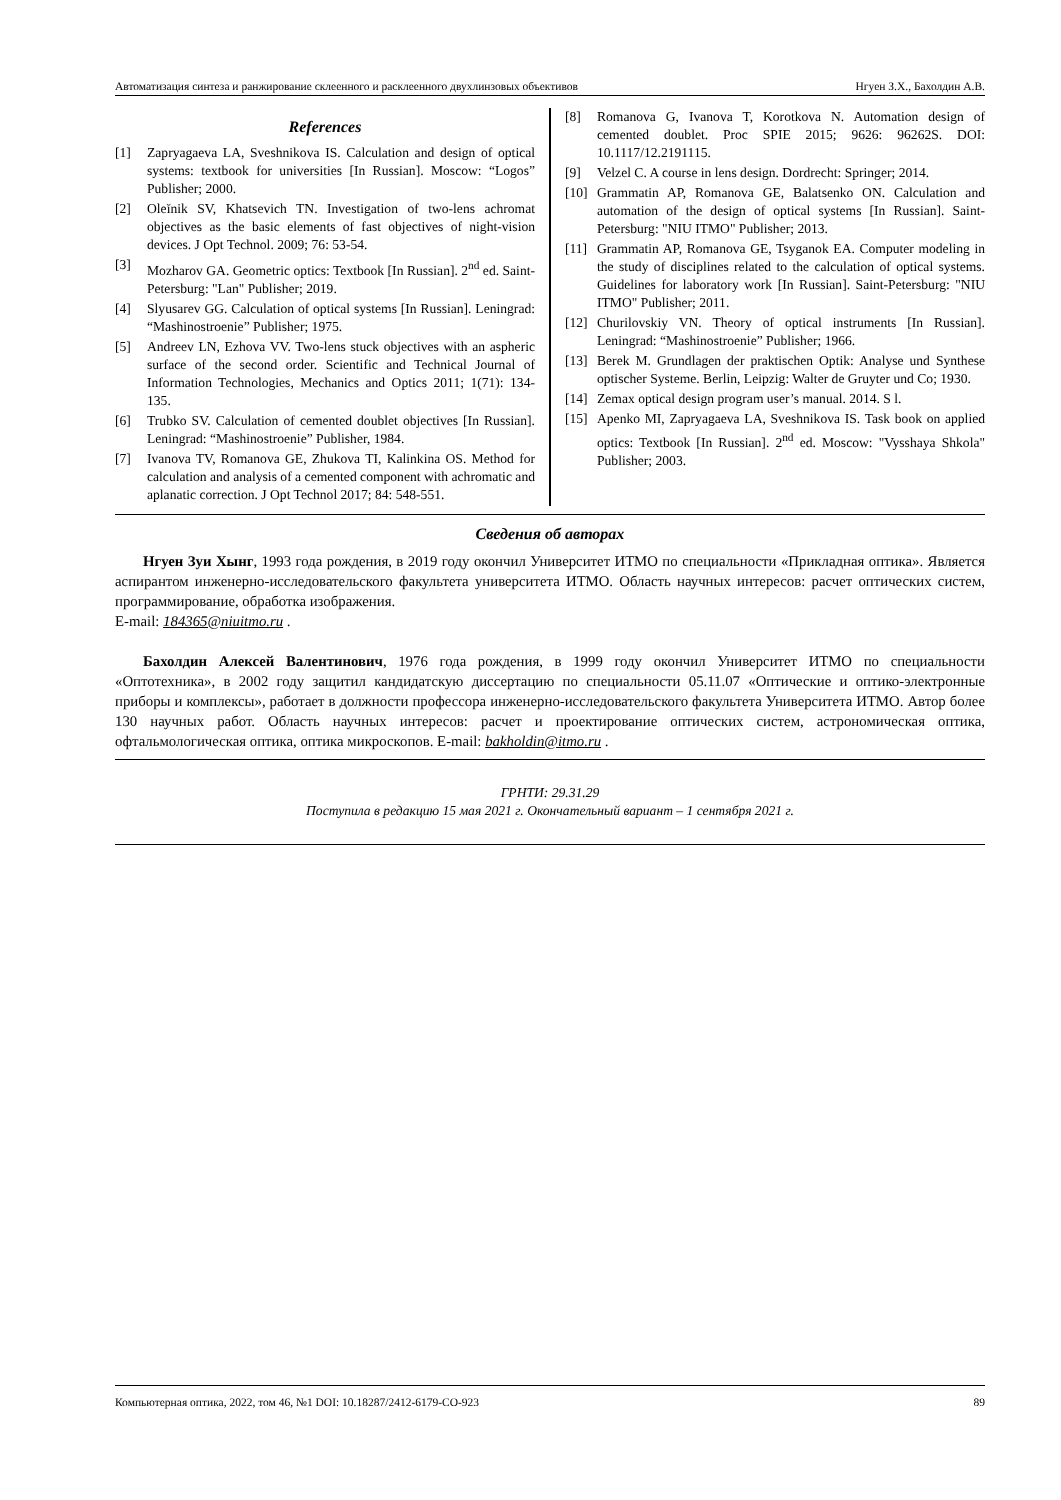Автоматизация синтеза и ранжирование склеенного и расклеенного двухлинзовых объективов Нгуен З.Х., Бахолдин А.В.
References
[1] Zapryagaeva LA, Sveshnikova IS. Calculation and design of optical systems: textbook for universities [In Russian]. Moscow: “Logos” Publisher; 2000.
[2] Oleĭnik SV, Khatsevich TN. Investigation of two-lens achromat objectives as the basic elements of fast objectives of night-vision devices. J Opt Technol. 2009; 76: 53-54.
[3] Mozharov GA. Geometric optics: Textbook [In Russian]. 2<sup>nd</sup> ed. Saint-Petersburg: "Lan" Publisher; 2019.
[4] Slyusarev GG. Calculation of optical systems [In Russian]. Leningrad: “Mashinostroenie” Publisher; 1975.
[5] Andreev LN, Ezhova VV. Two-lens stuck objectives with an aspheric surface of the second order. Scientific and Technical Journal of Information Technologies, Mechanics and Optics 2011; 1(71): 134-135.
[6] Trubko SV. Calculation of cemented doublet objectives [In Russian]. Leningrad: “Mashinostroenie” Publisher, 1984.
[7] Ivanova TV, Romanova GE, Zhukova TI, Kalinkina OS. Method for calculation and analysis of a cemented component with achromatic and aplanatic correction. J Opt Technol 2017; 84: 548-551.
[8] Romanova G, Ivanova T, Korotkova N. Automation design of cemented doublet. Proc SPIE 2015; 9626: 96262S. DOI: 10.1117/12.2191115.
[9] Velzel C. A course in lens design. Dordrecht: Springer; 2014.
[10] Grammatin AP, Romanova GE, Balatsenko ON. Calculation and automation of the design of optical systems [In Russian]. Saint-Petersburg: "NIU ITMO" Publisher; 2013.
[11] Grammatin AP, Romanova GE, Tsyganok EA. Computer modeling in the study of disciplines related to the calculation of optical systems. Guidelines for laboratory work [In Russian]. Saint-Petersburg: "NIU ITMO" Publisher; 2011.
[12] Churilovskiy VN. Theory of optical instruments [In Russian]. Leningrad: “Mashinostroenie” Publisher; 1966.
[13] Berek M. Grundlagen der praktischen Optik: Analyse und Synthese optischer Systeme. Berlin, Leipzig: Walter de Gruyter und Co; 1930.
[14] Zemax optical design program user’s manual. 2014. S l.
[15] Apenko MI, Zapryagaeva LA, Sveshnikova IS. Task book on applied optics: Textbook [In Russian]. 2<sup>nd</sup> ed. Moscow: "Vysshaya Shkola" Publisher; 2003.
Сведения об авторах
Нгуен Зуи Хынг, 1993 года рождения, в 2019 году окончил Университет ИТМО по специальности «Прикладная оптика». Является аспирантом инженерно-исследовательского факультета университета ИТМО. Область научных интересов: расчет оптических систем, программирование, обработка изображения.
E-mail: 184365@niuitmo.ru .
Бахолдин Алексей Валентинович, 1976 года рождения, в 1999 году окончил Университет ИТМО по специальности «Оптотехника», в 2002 году защитил кандидатскую диссертацию по специальности 05.11.07 «Оптические и оптико-электронные приборы и комплексы», работает в должности профессора инженерно-исследовательского факультета Университета ИТМО. Автор более 130 научных работ. Область научных интересов: расчет и проектирование оптических систем, астрономическая оптика, офтальмологическая оптика, оптика микроскопов. E-mail: bakholdin@itmo.ru .
ГРНТИ: 29.31.29
Поступила в редакцию 15 мая 2021 г. Окончательный вариант – 1 сентября 2021 г.
Компьютерная оптика, 2022, том 46, №1 DOI: 10.18287/2412-6179-CO-923 89